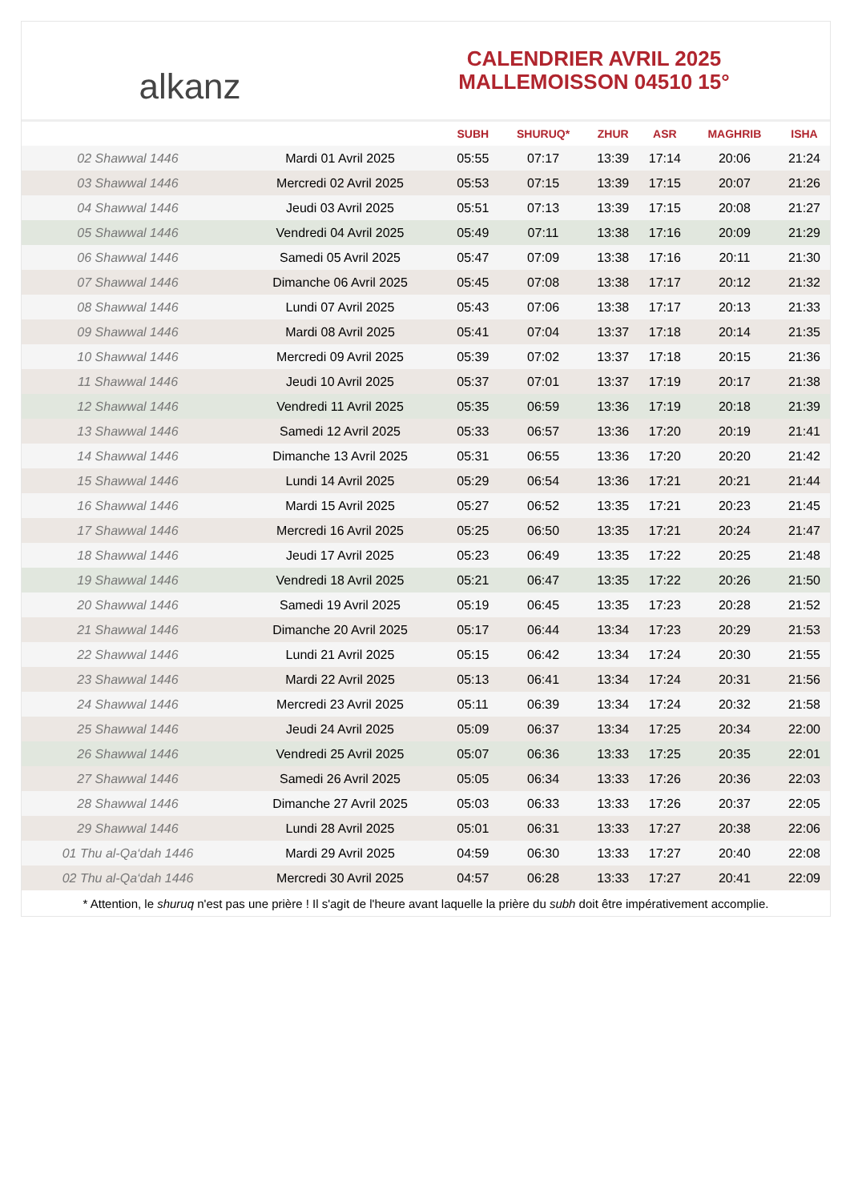alkanz
CALENDRIER AVRIL 2025
MALLEMOISSON 04510 15°
| | | SUBH | SHURUQ* | ZHUR | ASR | MAGHRIB | ISHA |
| --- | --- | --- | --- | --- | --- | --- | --- |
| 02 Shawwal 1446 | Mardi 01 Avril 2025 | 05:55 | 07:17 | 13:39 | 17:14 | 20:06 | 21:24 |
| 03 Shawwal 1446 | Mercredi 02 Avril 2025 | 05:53 | 07:15 | 13:39 | 17:15 | 20:07 | 21:26 |
| 04 Shawwal 1446 | Jeudi 03 Avril 2025 | 05:51 | 07:13 | 13:39 | 17:15 | 20:08 | 21:27 |
| 05 Shawwal 1446 | Vendredi 04 Avril 2025 | 05:49 | 07:11 | 13:38 | 17:16 | 20:09 | 21:29 |
| 06 Shawwal 1446 | Samedi 05 Avril 2025 | 05:47 | 07:09 | 13:38 | 17:16 | 20:11 | 21:30 |
| 07 Shawwal 1446 | Dimanche 06 Avril 2025 | 05:45 | 07:08 | 13:38 | 17:17 | 20:12 | 21:32 |
| 08 Shawwal 1446 | Lundi 07 Avril 2025 | 05:43 | 07:06 | 13:38 | 17:17 | 20:13 | 21:33 |
| 09 Shawwal 1446 | Mardi 08 Avril 2025 | 05:41 | 07:04 | 13:37 | 17:18 | 20:14 | 21:35 |
| 10 Shawwal 1446 | Mercredi 09 Avril 2025 | 05:39 | 07:02 | 13:37 | 17:18 | 20:15 | 21:36 |
| 11 Shawwal 1446 | Jeudi 10 Avril 2025 | 05:37 | 07:01 | 13:37 | 17:19 | 20:17 | 21:38 |
| 12 Shawwal 1446 | Vendredi 11 Avril 2025 | 05:35 | 06:59 | 13:36 | 17:19 | 20:18 | 21:39 |
| 13 Shawwal 1446 | Samedi 12 Avril 2025 | 05:33 | 06:57 | 13:36 | 17:20 | 20:19 | 21:41 |
| 14 Shawwal 1446 | Dimanche 13 Avril 2025 | 05:31 | 06:55 | 13:36 | 17:20 | 20:20 | 21:42 |
| 15 Shawwal 1446 | Lundi 14 Avril 2025 | 05:29 | 06:54 | 13:36 | 17:21 | 20:21 | 21:44 |
| 16 Shawwal 1446 | Mardi 15 Avril 2025 | 05:27 | 06:52 | 13:35 | 17:21 | 20:23 | 21:45 |
| 17 Shawwal 1446 | Mercredi 16 Avril 2025 | 05:25 | 06:50 | 13:35 | 17:21 | 20:24 | 21:47 |
| 18 Shawwal 1446 | Jeudi 17 Avril 2025 | 05:23 | 06:49 | 13:35 | 17:22 | 20:25 | 21:48 |
| 19 Shawwal 1446 | Vendredi 18 Avril 2025 | 05:21 | 06:47 | 13:35 | 17:22 | 20:26 | 21:50 |
| 20 Shawwal 1446 | Samedi 19 Avril 2025 | 05:19 | 06:45 | 13:35 | 17:23 | 20:28 | 21:52 |
| 21 Shawwal 1446 | Dimanche 20 Avril 2025 | 05:17 | 06:44 | 13:34 | 17:23 | 20:29 | 21:53 |
| 22 Shawwal 1446 | Lundi 21 Avril 2025 | 05:15 | 06:42 | 13:34 | 17:24 | 20:30 | 21:55 |
| 23 Shawwal 1446 | Mardi 22 Avril 2025 | 05:13 | 06:41 | 13:34 | 17:24 | 20:31 | 21:56 |
| 24 Shawwal 1446 | Mercredi 23 Avril 2025 | 05:11 | 06:39 | 13:34 | 17:24 | 20:32 | 21:58 |
| 25 Shawwal 1446 | Jeudi 24 Avril 2025 | 05:09 | 06:37 | 13:34 | 17:25 | 20:34 | 22:00 |
| 26 Shawwal 1446 | Vendredi 25 Avril 2025 | 05:07 | 06:36 | 13:33 | 17:25 | 20:35 | 22:01 |
| 27 Shawwal 1446 | Samedi 26 Avril 2025 | 05:05 | 06:34 | 13:33 | 17:26 | 20:36 | 22:03 |
| 28 Shawwal 1446 | Dimanche 27 Avril 2025 | 05:03 | 06:33 | 13:33 | 17:26 | 20:37 | 22:05 |
| 29 Shawwal 1446 | Lundi 28 Avril 2025 | 05:01 | 06:31 | 13:33 | 17:27 | 20:38 | 22:06 |
| 01 Thu al-Qa‘dah 1446 | Mardi 29 Avril 2025 | 04:59 | 06:30 | 13:33 | 17:27 | 20:40 | 22:08 |
| 02 Thu al-Qa‘dah 1446 | Mercredi 30 Avril 2025 | 04:57 | 06:28 | 13:33 | 17:27 | 20:41 | 22:09 |
* Attention, le shuruq n'est pas une prière ! Il s'agit de l'heure avant laquelle la prière du subh doit être impérativement accomplie.